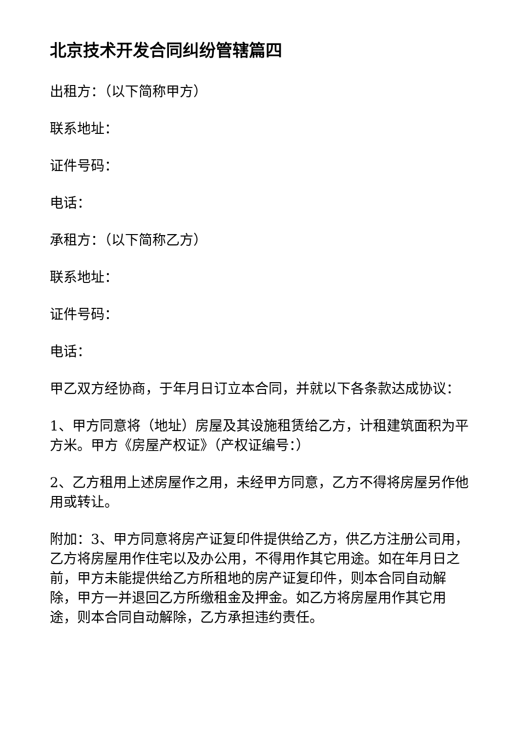北京技术开发合同纠纷管辖篇四
出租方：（以下简称甲方）
联系地址：
证件号码：
电话：
承租方：（以下简称乙方）
联系地址：
证件号码：
电话：
甲乙双方经协商，于年月日订立本合同，并就以下各条款达成协议：
1、甲方同意将（地址）房屋及其设施租赁给乙方，计租建筑面积为平方米。甲方《房屋产权证》（产权证编号：）
2、乙方租用上述房屋作之用，未经甲方同意，乙方不得将房屋另作他用或转让。
附加：3、甲方同意将房产证复印件提供给乙方，供乙方注册公司用，乙方将房屋用作住宅以及办公用，不得用作其它用途。如在年月日之前，甲方未能提供给乙方所租地的房产证复印件，则本合同自动解除，甲方一并退回乙方所缴租金及押金。如乙方将房屋用作其它用途，则本合同自动解除，乙方承担违约责任。